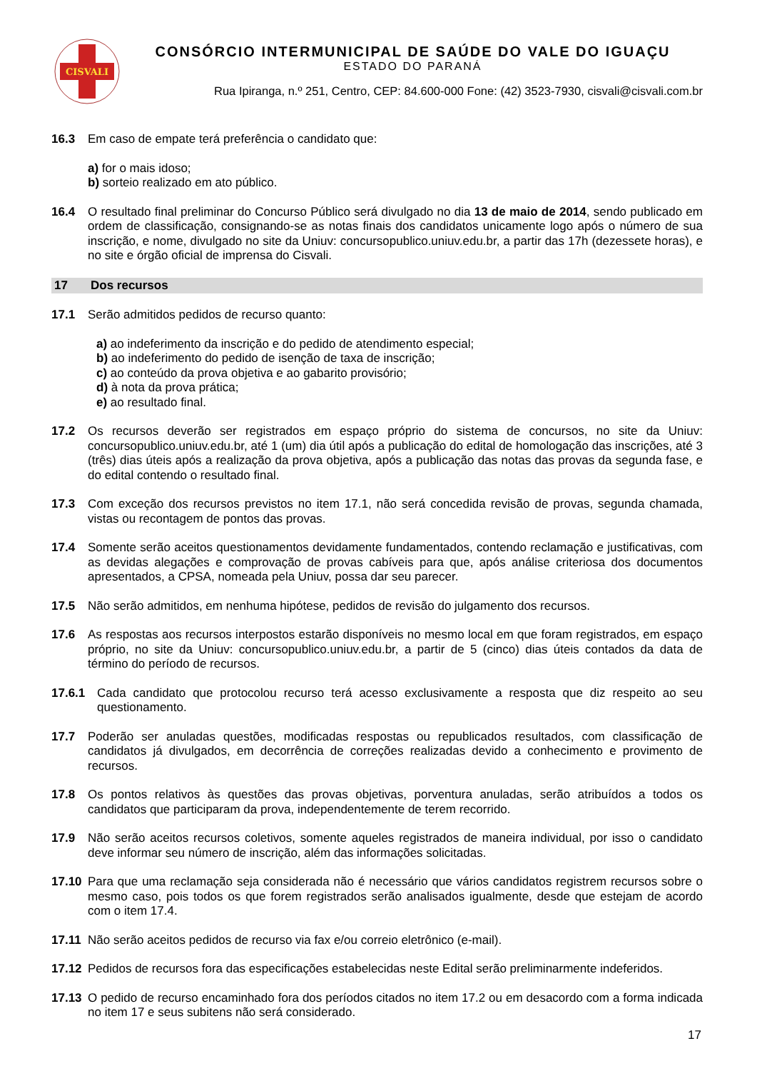CISVALI
CONSÓRCIO INTERMUNICIPAL DE SAÚDE DO VALE DO IGUAÇU
ESTADO DO PARANÁ
Rua Ipiranga, n.º 251, Centro, CEP: 84.600-000 Fone: (42) 3523-7930, cisvali@cisvali.com.br
16.3 Em caso de empate terá preferência o candidato que:
a) for o mais idoso;
b) sorteio realizado em ato público.
16.4 O resultado final preliminar do Concurso Público será divulgado no dia 13 de maio de 2014, sendo publicado em ordem de classificação, consignando-se as notas finais dos candidatos unicamente logo após o número de sua inscrição, e nome, divulgado no site da Uniuv: concursopublico.uniuv.edu.br, a partir das 17h (dezessete horas), e no site e órgão oficial de imprensa do Cisvali.
17 Dos recursos
17.1 Serão admitidos pedidos de recurso quanto:
a) ao indeferimento da inscrição e do pedido de atendimento especial;
b) ao indeferimento do pedido de isenção de taxa de inscrição;
c) ao conteúdo da prova objetiva e ao gabarito provisório;
d) à nota da prova prática;
e) ao resultado final.
17.2 Os recursos deverão ser registrados em espaço próprio do sistema de concursos, no site da Uniuv: concursopublico.uniuv.edu.br, até 1 (um) dia útil após a publicação do edital de homologação das inscrições, até 3 (três) dias úteis após a realização da prova objetiva, após a publicação das notas das provas da segunda fase, e do edital contendo o resultado final.
17.3 Com exceção dos recursos previstos no item 17.1, não será concedida revisão de provas, segunda chamada, vistas ou recontagem de pontos das provas.
17.4 Somente serão aceitos questionamentos devidamente fundamentados, contendo reclamação e justificativas, com as devidas alegações e comprovação de provas cabíveis para que, após análise criteriosa dos documentos apresentados, a CPSA, nomeada pela Uniuv, possa dar seu parecer.
17.5 Não serão admitidos, em nenhuma hipótese, pedidos de revisão do julgamento dos recursos.
17.6 As respostas aos recursos interpostos estarão disponíveis no mesmo local em que foram registrados, em espaço próprio, no site da Uniuv: concursopublico.uniuv.edu.br, a partir de 5 (cinco) dias úteis contados da data de término do período de recursos.
17.6.1 Cada candidato que protocolou recurso terá acesso exclusivamente a resposta que diz respeito ao seu questionamento.
17.7 Poderão ser anuladas questões, modificadas respostas ou republicados resultados, com classificação de candidatos já divulgados, em decorrência de correções realizadas devido a conhecimento e provimento de recursos.
17.8 Os pontos relativos às questões das provas objetivas, porventura anuladas, serão atribuídos a todos os candidatos que participaram da prova, independentemente de terem recorrido.
17.9 Não serão aceitos recursos coletivos, somente aqueles registrados de maneira individual, por isso o candidato deve informar seu número de inscrição, além das informações solicitadas.
17.10 Para que uma reclamação seja considerada não é necessário que vários candidatos registrem recursos sobre o mesmo caso, pois todos os que forem registrados serão analisados igualmente, desde que estejam de acordo com o item 17.4.
17.11 Não serão aceitos pedidos de recurso via fax e/ou correio eletrônico (e-mail).
17.12 Pedidos de recursos fora das especificações estabelecidas neste Edital serão preliminarmente indeferidos.
17.13 O pedido de recurso encaminhado fora dos períodos citados no item 17.2 ou em desacordo com a forma indicada no item 17 e seus subitens não será considerado.
17